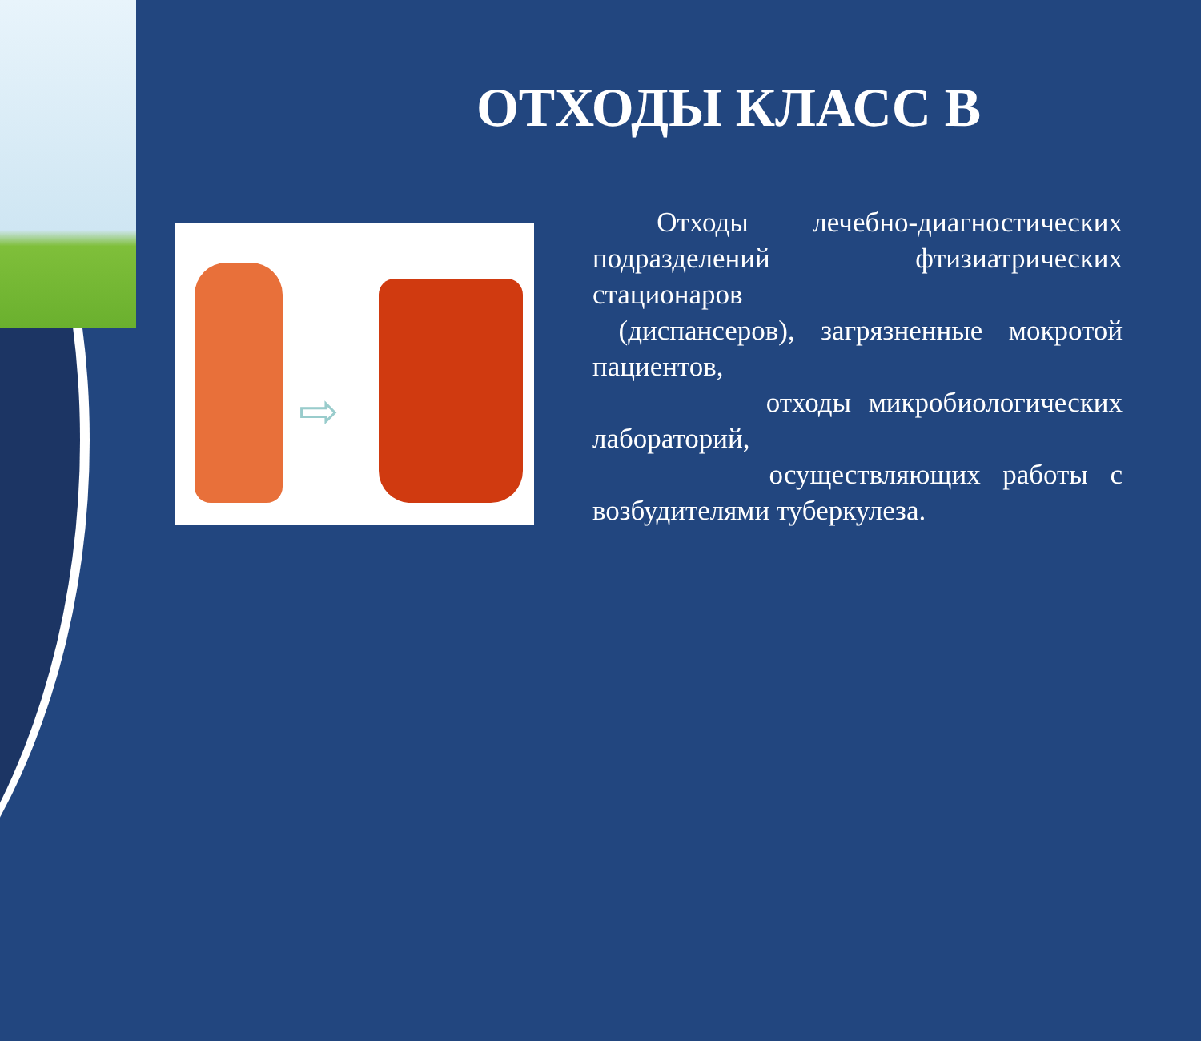ОТХОДЫ КЛАСС В
⇨
Отходы лечебно-диагностических подразделений фтизиатрических стационаров
(диспансеров), загрязненные мокротой пациентов,
отходы микробиологических лабораторий,
осуществляющих работы с возбудителями туберкулеза.